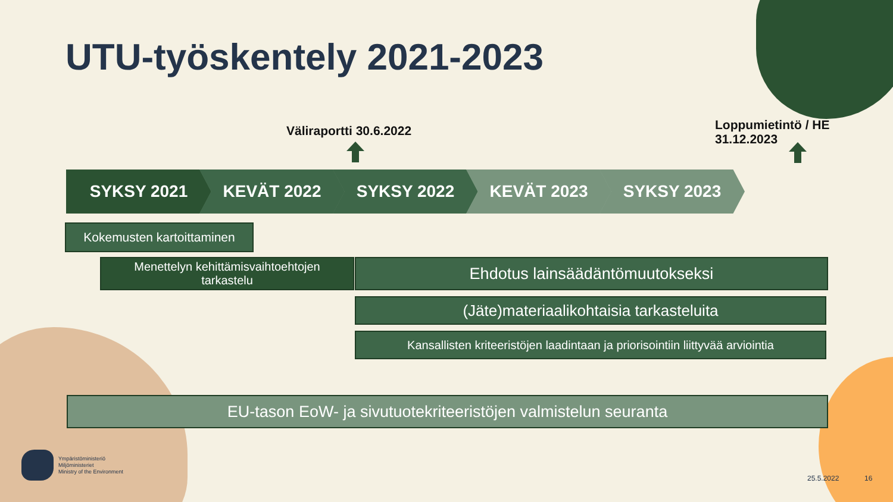UTU-työskentely 2021-2023
Väliraportti 30.6.2022
Loppumietintö / HE
31.12.2023
SYKSY 2021 KEVÄT 2022 SYKSY 2022 KEVÄT 2023 SYKSY 2023
Kokemusten kartoittaminen
Menettelyn kehittämisvaihtoehtojen
tarkastelu
Ehdotus lainsäädäntömuutokseksi
(Jäte)materiaalikohtaisia tarkasteluita
Kansallisten kriteeristöjen laadintaan ja priorisointiin liittyvää arviointia
EU-tason EoW- ja sivutuotekriteeristöjen valmistelun seuranta
Ympäristöministeriö
Miljöministeriet
Ministry of the Environment
25.5.2022 16